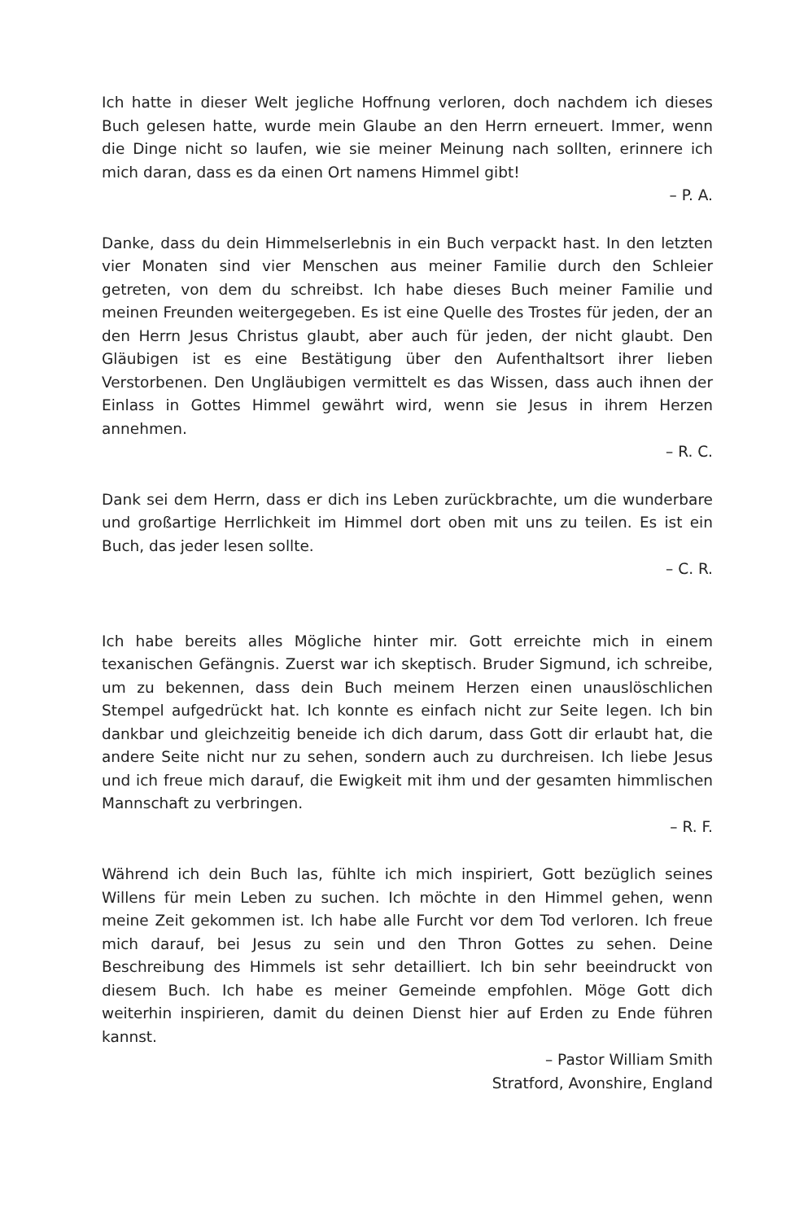Ich hatte in dieser Welt jegliche Hoffnung verloren, doch nachdem ich dieses Buch gelesen hatte, wurde mein Glaube an den Herrn erneuert. Immer, wenn die Dinge nicht so laufen, wie sie meiner Meinung nach sollten, erinnere ich mich daran, dass es da einen Ort namens Himmel gibt!
– P. A.
Danke, dass du dein Himmelserlebnis in ein Buch verpackt hast. In den letzten vier Monaten sind vier Menschen aus meiner Familie durch den Schleier getreten, von dem du schreibst. Ich habe dieses Buch meiner Familie und meinen Freunden weitergegeben. Es ist eine Quelle des Trostes für jeden, der an den Herrn Jesus Christus glaubt, aber auch für jeden, der nicht glaubt. Den Gläubigen ist es eine Bestätigung über den Aufenthaltsort ihrer lieben Verstorbenen. Den Ungläubigen vermittelt es das Wissen, dass auch ihnen der Einlass in Gottes Himmel gewährt wird, wenn sie Jesus in ihrem Herzen annehmen.
– R. C.
Dank sei dem Herrn, dass er dich ins Leben zurückbrachte, um die wunderbare und großartige Herrlichkeit im Himmel dort oben mit uns zu teilen. Es ist ein Buch, das jeder lesen sollte.
– C. R.
Ich habe bereits alles Mögliche hinter mir. Gott erreichte mich in einem texanischen Gefängnis. Zuerst war ich skeptisch. Bruder Sigmund, ich schreibe, um zu bekennen, dass dein Buch meinem Herzen einen unauslöschlichen Stempel aufgedrückt hat. Ich konnte es einfach nicht zur Seite legen. Ich bin dankbar und gleichzeitig beneide ich dich darum, dass Gott dir erlaubt hat, die andere Seite nicht nur zu sehen, sondern auch zu durchreisen. Ich liebe Jesus und ich freue mich darauf, die Ewigkeit mit ihm und der gesamten himmlischen Mannschaft zu verbringen.
– R. F.
Während ich dein Buch las, fühlte ich mich inspiriert, Gott bezüglich seines Willens für mein Leben zu suchen. Ich möchte in den Himmel gehen, wenn meine Zeit gekommen ist. Ich habe alle Furcht vor dem Tod verloren. Ich freue mich darauf, bei Jesus zu sein und den Thron Gottes zu sehen. Deine Beschreibung des Himmels ist sehr detailliert. Ich bin sehr beeindruckt von diesem Buch. Ich habe es meiner Gemeinde empfohlen. Möge Gott dich weiterhin inspirieren, damit du deinen Dienst hier auf Erden zu Ende führen kannst.
– Pastor William Smith
Stratford, Avonshire, England